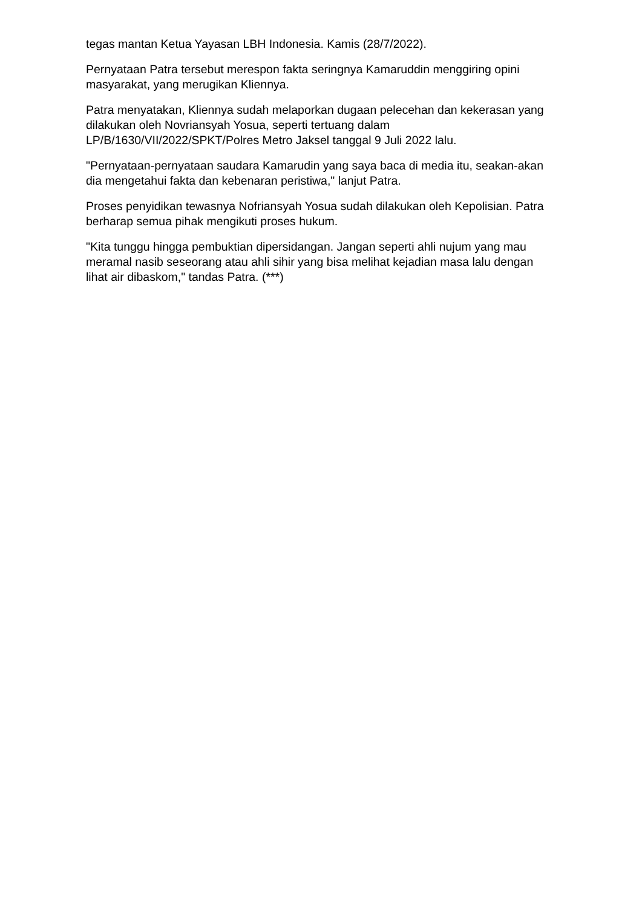tegas mantan Ketua Yayasan LBH Indonesia. Kamis (28/7/2022).
Pernyataan Patra tersebut merespon fakta seringnya Kamaruddin menggiring opini masyarakat, yang merugikan Kliennya.
Patra menyatakan, Kliennya sudah melaporkan dugaan pelecehan dan kekerasan yang dilakukan oleh Novriansyah Yosua, seperti tertuang dalam LP/B/1630/VII/2022/SPKT/Polres Metro Jaksel tanggal 9 Juli 2022 lalu.
"Pernyataan-pernyataan saudara Kamarudin yang saya baca di media itu, seakan-akan dia mengetahui fakta dan kebenaran peristiwa," lanjut Patra.
Proses penyidikan tewasnya Nofriansyah Yosua sudah dilakukan oleh Kepolisian. Patra berharap semua pihak mengikuti proses hukum.
"Kita tunggu hingga pembuktian dipersidangan. Jangan seperti ahli nujum yang mau meramal nasib seseorang atau ahli sihir yang bisa melihat kejadian masa lalu dengan lihat air dibaskom," tandas Patra. (***)